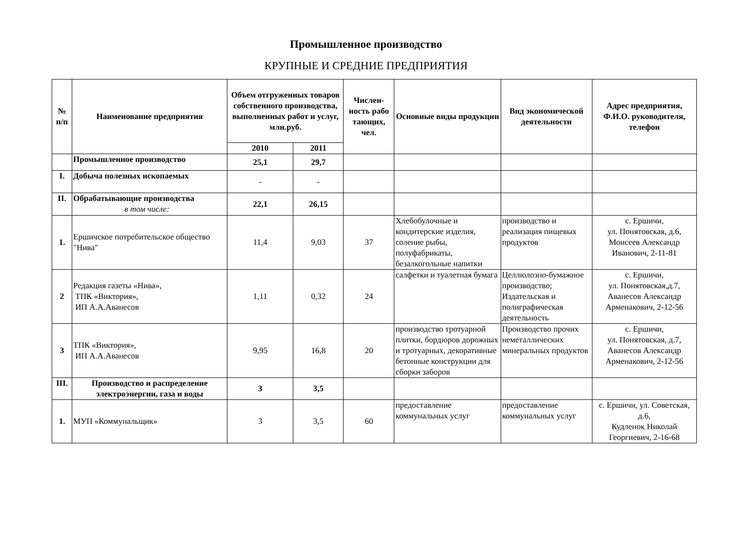Промышленное производство
КРУПНЫЕ И СРЕДНИЕ ПРЕДПРИЯТИЯ
| № п/п | Наименование предприятия | Объем отгруженных товаров собственного производства, выполненных работ и услуг, млн.руб. | | Числен- ность рабо тающих, чел. | Основные виды продукции | Вид экономической деятельности | Адрес предприятия, Ф.И.О. руководителя, телефон |
| --- | --- | --- | --- | --- | --- | --- | --- |
| | | 2010 | 2011 | | | | |
| | Промышленное производство | 25,1 | 29,7 | | | | |
| I. | Добыча полезных ископаемых | - | - | | | | |
| II. | Обрабатывающие производства в том числе: | 22,1 | 26,15 | | | | |
| 1. | Ершичское потребительское общество "Нива" | 11,4 | 9,03 | 37 | Хлебобулочные и кондитерские изделия, соление рыбы, полуфабрикаты, безалкогольные напитки | производство и реализация пищевых продуктов | с. Ершичи, ул. Понятовская, д.6, Моисеев Александр Иванович, 2-11-81 |
| 2 | Редакция газеты «Нива», ТПК «Виктория», ИП А.А.Аванесов | 1,11 | 0,32 | 24 | салфетки и туалетная бумага | Целлюлозно-бумажное производство; Издательская и полиграфическая деятельность | с. Ершичи, ул. Понятовская,д.7, Аванесов Александр Арменакович, 2-12-56 |
| 3 | ТПК «Виктория», ИП А.А.Аванесов | 9,95 | 16,8 | 20 | производство тротуарной плитки, бордюров дорожных и тротуарных, декоративные бетонные конструкции для сборки заборов | Производство прочих неметаллических минеральных продуктов | с. Ершичи, ул. Понятовская, д.7, Аванесов Александр Арменакович, 2-12-56 |
| III. | Производство и распределение электроэнергии, газа и воды | 3 | 3,5 | | | | |
| 1. | МУП «Коммунальщик» | 3 | 3,5 | 60 | предоставление коммунальных услуг | предоставление коммунальных услуг | с. Ершичи, ул. Советская, д.6, Кудленок Николай Георгиевич, 2-16-68 |